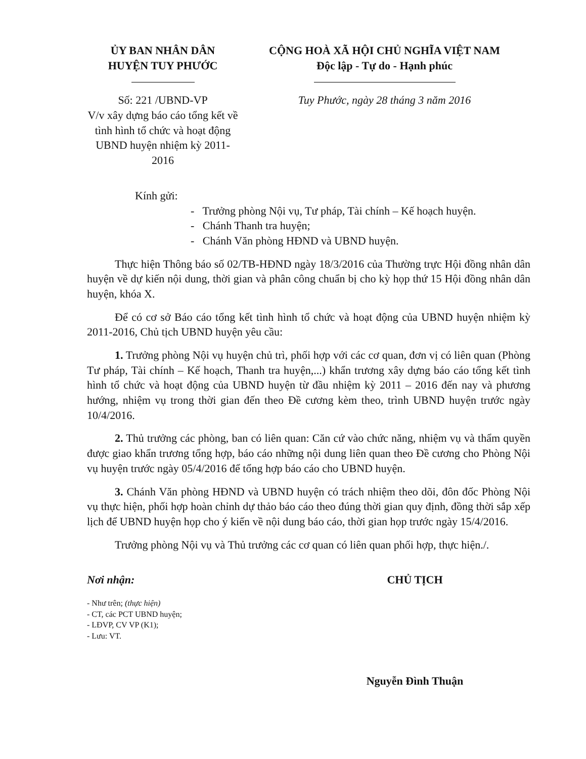ỦY BAN NHÂN DÂN
HUYỆN TUY PHƯỚC
Số: 221 /UBND-VP
V/v xây dựng báo cáo tổng kết về tình hình tổ chức và hoạt động UBND huyện nhiệm kỳ 2011-2016
CỘNG HOÀ XÃ HỘI CHỦ NGHĨA VIỆT NAM
Độc lập - Tự do - Hạnh phúc
Tuy Phước, ngày 28 tháng 3 năm 2016
Kính gửi:
- Trưởng phòng Nội vụ, Tư pháp, Tài chính – Kế hoạch huyện.
- Chánh Thanh tra huyện;
- Chánh Văn phòng HĐND và UBND huyện.
Thực hiện Thông báo số 02/TB-HĐND ngày 18/3/2016 của Thường trực Hội đồng nhân dân huyện về dự kiến nội dung, thời gian và phân công chuẩn bị cho kỳ họp thứ 15 Hội đồng nhân dân huyện, khóa X.
Để có cơ sở Báo cáo tổng kết tình hình tổ chức và hoạt động của UBND huyện nhiệm kỳ 2011-2016, Chủ tịch UBND huyện yêu cầu:
1. Trưởng phòng Nội vụ huyện chủ trì, phối hợp với các cơ quan, đơn vị có liên quan (Phòng Tư pháp, Tài chính – Kế hoạch, Thanh tra huyện,...) khẩn trương xây dựng báo cáo tổng kết tình hình tổ chức và hoạt động của UBND huyện từ đầu nhiệm kỳ 2011 – 2016 đến nay và phương hướng, nhiệm vụ trong thời gian đến theo Đề cương kèm theo, trình UBND huyện trước ngày 10/4/2016.
2. Thủ trưởng các phòng, ban có liên quan: Căn cứ vào chức năng, nhiệm vụ và thẩm quyền được giao khẩn trương tổng hợp, báo cáo những nội dung liên quan theo Đề cương cho Phòng Nội vụ huyện trước ngày 05/4/2016 để tổng hợp báo cáo cho UBND huyện.
3. Chánh Văn phòng HĐND và UBND huyện có trách nhiệm theo dõi, đôn đốc Phòng Nội vụ thực hiện, phối hợp hoàn chỉnh dự thảo báo cáo theo đúng thời gian quy định, đồng thời sắp xếp lịch để UBND huyện họp cho ý kiến về nội dung báo cáo, thời gian họp trước ngày 15/4/2016.
Trưởng phòng Nội vụ và Thủ trưởng các cơ quan có liên quan phối hợp, thực hiện./.
Nơi nhận:
- Như trên; (thực hiện)
- CT, các PCT UBND huyện;
- LĐVP, CV VP (K1);
- Lưu: VT.
CHỦ TỊCH
Nguyễn Đình Thuận